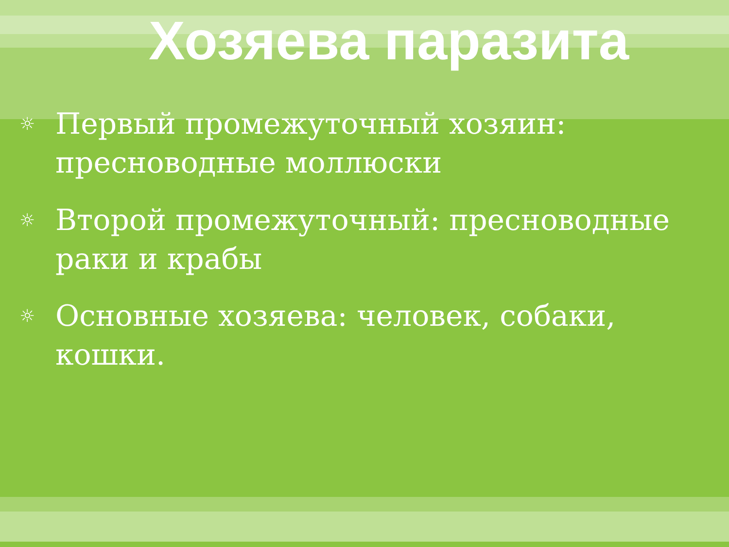Хозяева паразита
☼ Первый промежуточный хозяин: пресноводные моллюски
☼ Второй промежуточный: пресноводные раки и крабы
☼ Основные хозяева: человек, собаки, кошки.